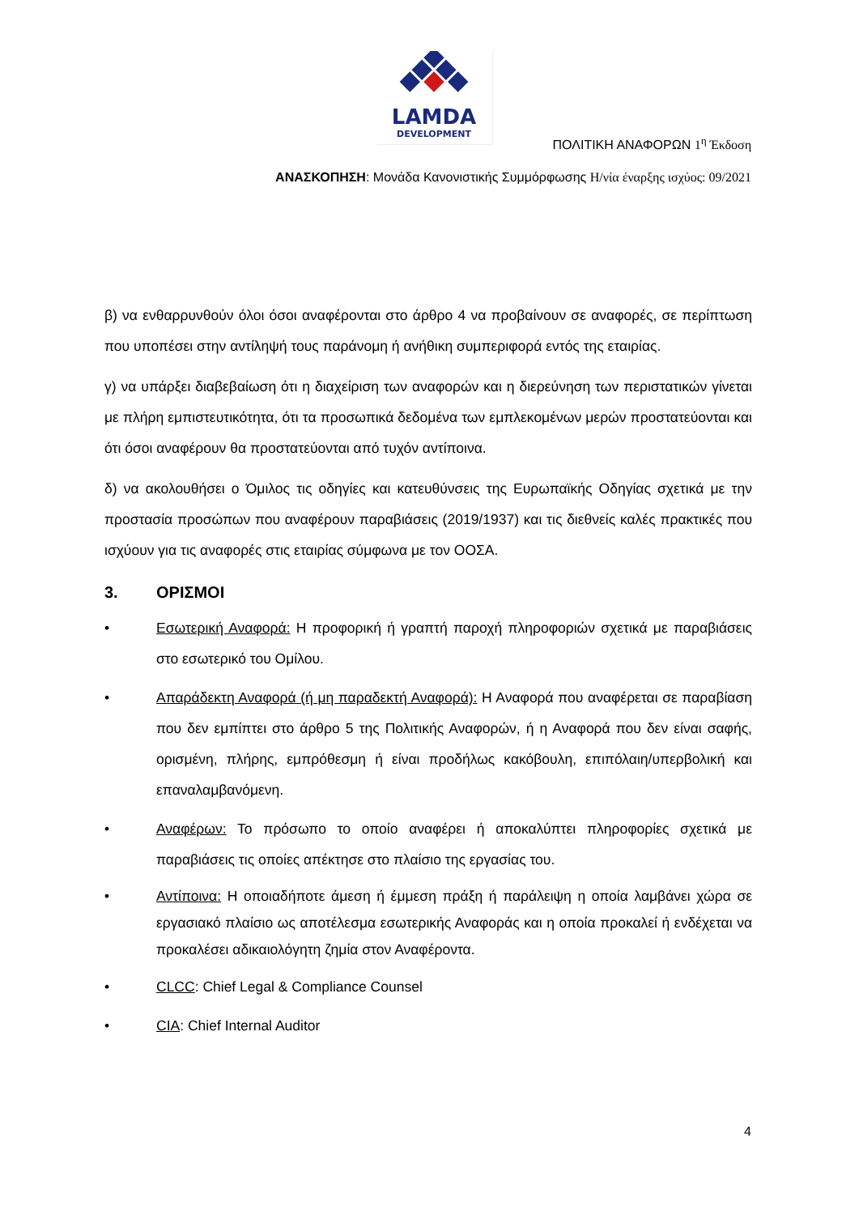LAMDA
DEVELOPMENT
ΠΟΛΙΤΙΚΗ ΑΝΑΦΟΡΩΝ 1<sup>η</sup> Έκδοση
ΑΝΑΣΚΟΠΗΣΗ: Μονάδα Κανονιστικής Συμμόρφωσης Η/νία έναρξης ισχύος: 09/2021
β) να ενθαρρυνθούν όλοι όσοι αναφέρονται στο άρθρο 4 να προβαίνουν σε αναφορές, σε περίπτωση που υποπέσει στην αντίληψή τους παράνομη ή ανήθικη συμπεριφορά εντός της εταιρίας.
γ) να υπάρξει διαβεβαίωση ότι η διαχείριση των αναφορών και η διερεύνηση των περιστατικών γίνεται με πλήρη εμπιστευτικότητα, ότι τα προσωπικά δεδομένα των εμπλεκομένων μερών προστατεύονται και ότι όσοι αναφέρουν θα προστατεύονται από τυχόν αντίποινα.
δ) να ακολουθήσει ο Όμιλος τις οδηγίες και κατευθύνσεις της Ευρωπαϊκής Οδηγίας σχετικά με την προστασία προσώπων που αναφέρουν παραβιάσεις (2019/1937) και τις διεθνείς καλές πρακτικές που ισχύουν για τις αναφορές στις εταιρίας σύμφωνα με τον ΟΟΣΑ.
3. ΟΡΙΣΜΟΙ
• Εσωτερική Αναφορά: Η προφορική ή γραπτή παροχή πληροφοριών σχετικά με παραβιάσεις στο εσωτερικό του Ομίλου.
• Απαράδεκτη Αναφορά (ή μη παραδεκτή Αναφορά): Η Αναφορά που αναφέρεται σε παραβίαση που δεν εμπίπτει στο άρθρο 5 της Πολιτικής Αναφορών, ή η Αναφορά που δεν είναι σαφής, ορισμένη, πλήρης, εμπρόθεσμη ή είναι προδήλως κακόβουλη, επιπόλαιη/υπερβολική και επαναλαμβανόμενη.
• Αναφέρων: Το πρόσωπο το οποίο αναφέρει ή αποκαλύπτει πληροφορίες σχετικά με παραβιάσεις τις οποίες απέκτησε στο πλαίσιο της εργασίας του.
• Αντίποινα: Η οποιαδήποτε άμεση ή έμμεση πράξη ή παράλειψη η οποία λαμβάνει χώρα σε εργασιακό πλαίσιο ως αποτέλεσμα εσωτερικής Αναφοράς και η οποία προκαλεί ή ενδέχεται να προκαλέσει αδικαιολόγητη ζημία στον Αναφέροντα.
• CLCC: Chief Legal & Compliance Counsel
• CIA: Chief Internal Auditor
4